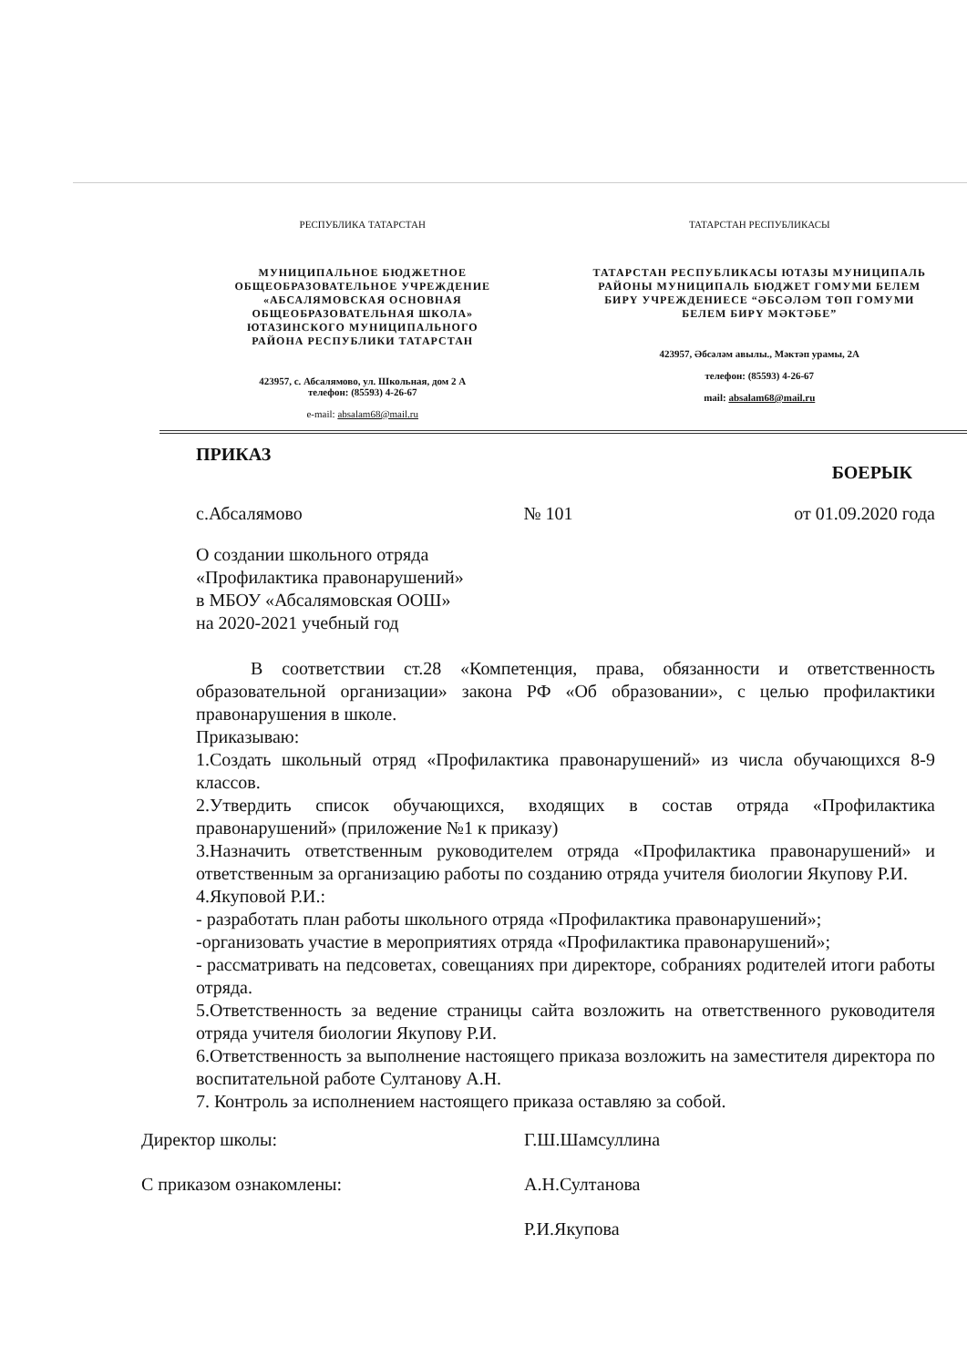РЕСПУБЛИКА ТАТАРСТАН
МУНИЦИПАЛЬНОЕ БЮДЖЕТНОЕ
ОБЩЕОБРАЗОВАТЕЛЬНОЕ УЧРЕЖДЕНИЕ
«АБСАЛЯМОВСКАЯ ОСНОВНАЯ
ОБЩЕОБРАЗОВАТЕЛЬНАЯ ШКОЛА»
ЮТАЗИНСКОГО МУНИЦИПАЛЬНОГО
РАЙОНА РЕСПУБЛИКИ ТАТАРСТАН
423957, с. Абсалямово, ул. Школьная, дом 2 А
телефон: (85593) 4-26-67
e-mail: absalam68@mail.ru
ТАТАРСТАН РЕСПУБЛИКАСЫ
ТАТАРСТАН РЕСПУБЛИКАСЫ ЮТАЗЫ МУНИЦИПАЛЬ
РАЙОНЫ МУНИЦИПАЛЬ БЮДЖЕТ ГОМУМИ БЕЛЕМ
БИРҮ УЧРЕЖДЕНИЕСЕ “ӘБСӘЛӘМ ТӨП ГОМУМИ
БЕЛЕМ БИРҮ МӘКТӘБЕ”
423957, Әбсәләм авылы., Мәктәп урамы, 2А
телефон: (85593) 4-26-67
mail: absalam68@mail.ru
ПРИКАЗ БОЕРЫК
с.Абсалямово № 101 от 01.09.2020 года
О создании школьного отряда
«Профилактика правонарушений»
в МБОУ «Абсалямовская ООШ»
на 2020-2021 учебный год
В соответствии ст.28 «Компетенция, права, обязанности и ответственность образовательной организации» закона РФ «Об образовании», с целью профилактики правонарушения в школе.
Приказываю:
1.Создать школьный отряд «Профилактика правонарушений» из числа обучающихся 8-9 классов.
2.Утвердить список обучающихся, входящих в состав отряда «Профилактика правонарушений» (приложение №1 к приказу)
3.Назначить ответственным руководителем отряда «Профилактика правонарушений» и ответственным за организацию работы по созданию отряда учителя биологии Якупову Р.И.
4.Якуповой Р.И.:
- разработать план работы школьного отряда «Профилактика правонарушений»;
-организовать участие в мероприятиях отряда «Профилактика правонарушений»;
- рассматривать на педсоветах, совещаниях при директоре, собраниях родителей итоги работы отряда.
5.Ответственность за ведение страницы сайта возложить на ответственного руководителя отряда учителя биологии Якупову Р.И.
6.Ответственность за выполнение настоящего приказа возложить на заместителя директора по воспитательной работе Султанову А.Н.
7. Контроль за исполнением настоящего приказа оставляю за собой.
Директор школы: Г.Ш.Шамсуллина
С приказом ознакомлены: А.Н.Султанова
Р.И.Якупова